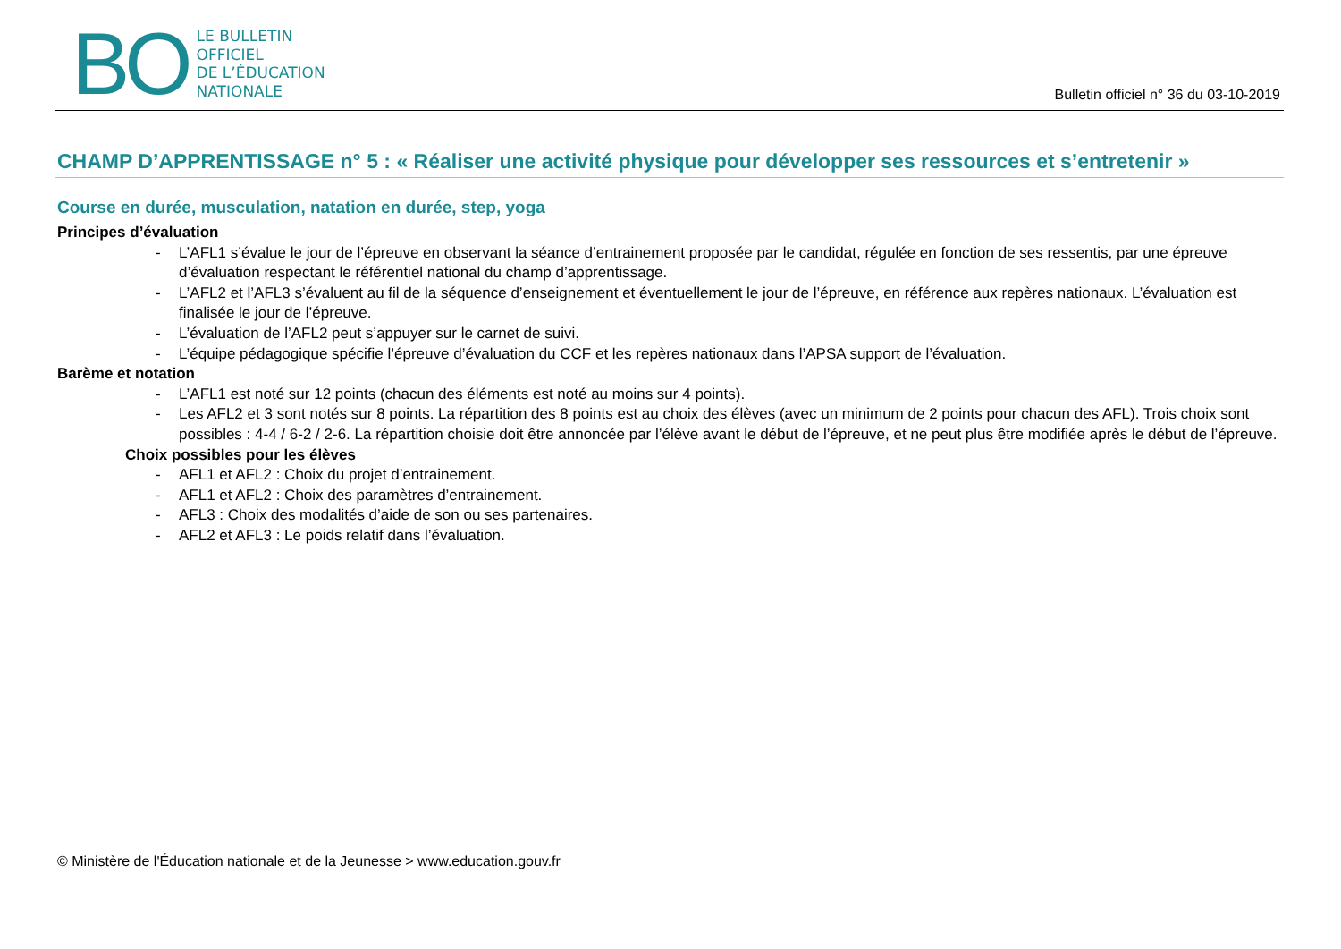BO
LE BULLETIN
OFFICIEL
DE L’ÉDUCATION
NATIONALE
Bulletin officiel n° 36 du 03-10-2019
CHAMP D’APPRENTISSAGE n° 5 : « Réaliser une activité physique pour développer ses ressources et s’entretenir »
Course en durée, musculation, natation en durée, step, yoga
Principes d’évaluation
- L’AFL1 s’évalue le jour de l’épreuve en observant la séance d’entrainement proposée par le candidat, régulée en fonction de ses ressentis, par une épreuve d’évaluation respectant le référentiel national du champ d’apprentissage.
- L’AFL2 et l’AFL3 s’évaluent au fil de la séquence d’enseignement et éventuellement le jour de l’épreuve, en référence aux repères nationaux. L’évaluation est finalisée le jour de l’épreuve.
- L’évaluation de l’AFL2 peut s’appuyer sur le carnet de suivi.
- L’équipe pédagogique spécifie l’épreuve d’évaluation du CCF et les repères nationaux dans l’APSA support de l’évaluation.
Barème et notation
- L’AFL1 est noté sur 12 points (chacun des éléments est noté au moins sur 4 points).
- Les AFL2 et 3 sont notés sur 8 points. La répartition des 8 points est au choix des élèves (avec un minimum de 2 points pour chacun des AFL). Trois choix sont possibles : 4-4 / 6-2 / 2-6. La répartition choisie doit être annoncée par l’élève avant le début de l’épreuve, et ne peut plus être modifiée après le début de l’épreuve.
Choix possibles pour les élèves
- AFL1 et AFL2 : Choix du projet d’entrainement.
- AFL1 et AFL2 : Choix des paramètres d’entrainement.
- AFL3 : Choix des modalités d’aide de son ou ses partenaires.
- AFL2 et AFL3 : Le poids relatif dans l’évaluation.
© Ministère de l'Éducation nationale et de la Jeunesse > www.education.gouv.fr